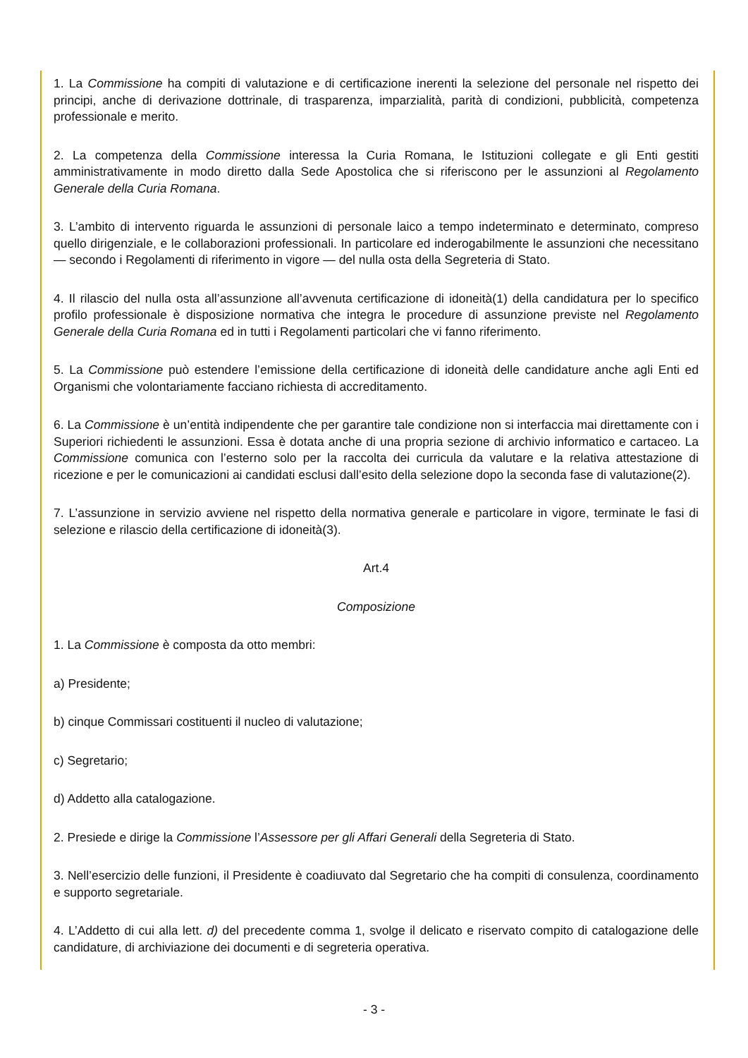1. La Commissione ha compiti di valutazione e di certificazione inerenti la selezione del personale nel rispetto dei principi, anche di derivazione dottrinale, di trasparenza, imparzialità, parità di condizioni, pubblicità, competenza professionale e merito.
2. La competenza della Commissione interessa la Curia Romana, le Istituzioni collegate e gli Enti gestiti amministrativamente in modo diretto dalla Sede Apostolica che si riferiscono per le assunzioni al Regolamento Generale della Curia Romana.
3. L’ambito di intervento riguarda le assunzioni di personale laico a tempo indeterminato e determinato, compreso quello dirigenziale, e le collaborazioni professionali. In particolare ed inderogabilmente le assunzioni che necessitano — secondo i Regolamenti di riferimento in vigore — del nulla osta della Segreteria di Stato.
4. Il rilascio del nulla osta all’assunzione all’avvenuta certificazione di idoneità(1) della candidatura per lo specifico profilo professionale è disposizione normativa che integra le procedure di assunzione previste nel Regolamento Generale della Curia Romana ed in tutti i Regolamenti particolari che vi fanno riferimento.
5. La Commissione può estendere l’emissione della certificazione di idoneità delle candidature anche agli Enti ed Organismi che volontariamente facciano richiesta di accreditamento.
6. La Commissione è un’entità indipendente che per garantire tale condizione non si interfaccia mai direttamente con i Superiori richiedenti le assunzioni. Essa è dotata anche di una propria sezione di archivio informatico e cartaceo. La Commissione comunica con l’esterno solo per la raccolta dei curricula da valutare e la relativa attestazione di ricezione e per le comunicazioni ai candidati esclusi dall’esito della selezione dopo la seconda fase di valutazione(2).
7. L’assunzione in servizio avviene nel rispetto della normativa generale e particolare in vigore, terminate le fasi di selezione e rilascio della certificazione di idoneità(3).
Art.4
Composizione
1. La Commissione è composta da otto membri:
a) Presidente;
b) cinque Commissari costituenti il nucleo di valutazione;
c) Segretario;
d) Addetto alla catalogazione.
2. Presiede e dirige la Commissione l’Assessore per gli Affari Generali della Segreteria di Stato.
3. Nell’esercizio delle funzioni, il Presidente è coadiuvato dal Segretario che ha compiti di consulenza, coordinamento e supporto segretariale.
4. L’Addetto di cui alla lett. d) del precedente comma 1, svolge il delicato e riservato compito di catalogazione delle candidature, di archiviazione dei documenti e di segreteria operativa.
- 3 -